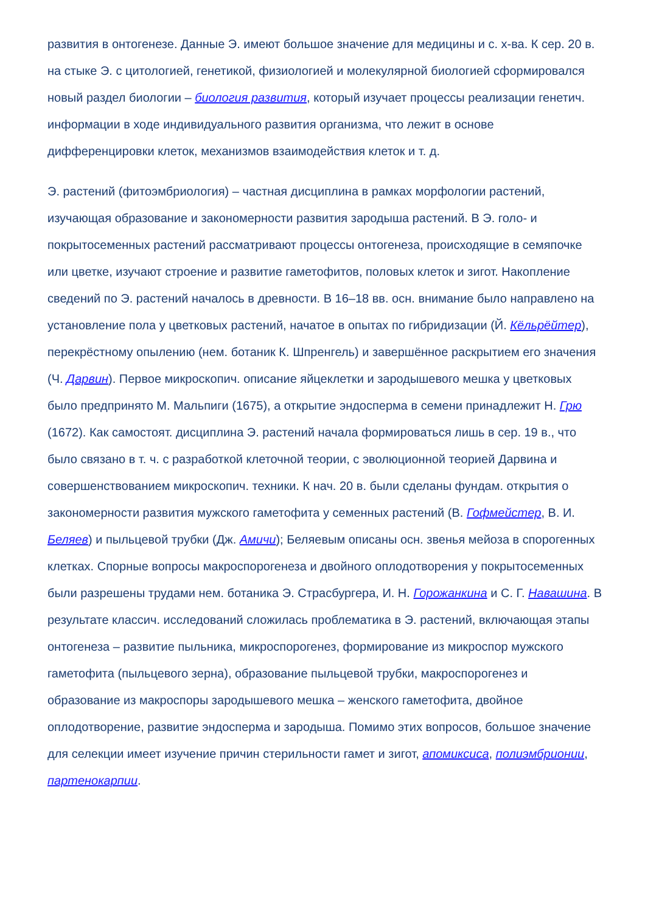развития в онтогенезе. Данные Э. имеют большое значение для медицины и с. х-ва. К сер. 20 в. на стыке Э. с цитологией, генетикой, физиологией и молекулярной биологией сформировался новый раздел биологии – биология развития, который изучает процессы реализации генетич. информации в ходе индивидуального развития организма, что лежит в основе дифференцировки клеток, механизмов взаимодействия клеток и т. д.
Э. растений (фитоэмбриология) – частная дисциплина в рамках морфологии растений, изучающая образование и закономерности развития зародыша растений. В Э. голо- и покрытосеменных растений рассматривают процессы онтогенеза, происходящие в семяпочке или цветке, изучают строение и развитие гаметофитов, половых клеток и зигот. Накопление сведений по Э. растений началось в древности. В 16–18 вв. осн. внимание было направлено на установление пола у цветковых растений, начатое в опытах по гибридизации (Й. Кёльрёйтер), перекрёстному опылению (нем. ботаник К. Шпренгель) и завершённое раскрытием его значения (Ч. Дарвин). Первое микроскопич. описание яйцеклетки и зародышевого мешка у цветковых было предпринято М. Мальпиги (1675), а открытие эндосперма в семени принадлежит Н. Грю (1672). Как самостоят. дисциплина Э. растений начала формироваться лишь в сер. 19 в., что было связано в т. ч. с разработкой клеточной теории, с эволюционной теорией Дарвина и совершенствованием микроскопич. техники. К нач. 20 в. были сделаны фундам. открытия о закономерности развития мужского гаметофита у семенных растений (В. Гофмейстер, В. И. Беляев) и пыльцевой трубки (Дж. Амичи); Беляевым описаны осн. звенья мейоза в спорогенных клетках. Спорные вопросы макроспорогенеза и двойного оплодотворения у покрытосеменных были разрешены трудами нем. ботаника Э. Страсбургера, И. Н. Горожанкина и С. Г. Навашина. В результате классич. исследований сложилась проблематика в Э. растений, включающая этапы онтогенеза – развитие пыльника, микроспорогенез, формирование из микроспор мужского гаметофита (пыльцевого зерна), образование пыльцевой трубки, макроспорогенез и образование из макроспоры зародышевого мешка – женского гаметофита, двойное оплодотворение, развитие эндосперма и зародыша. Помимо этих вопросов, большое значение для селекции имеет изучение причин стерильности гамет и зигот, апомиксиса, полиэмбрионии, партенокарпии.